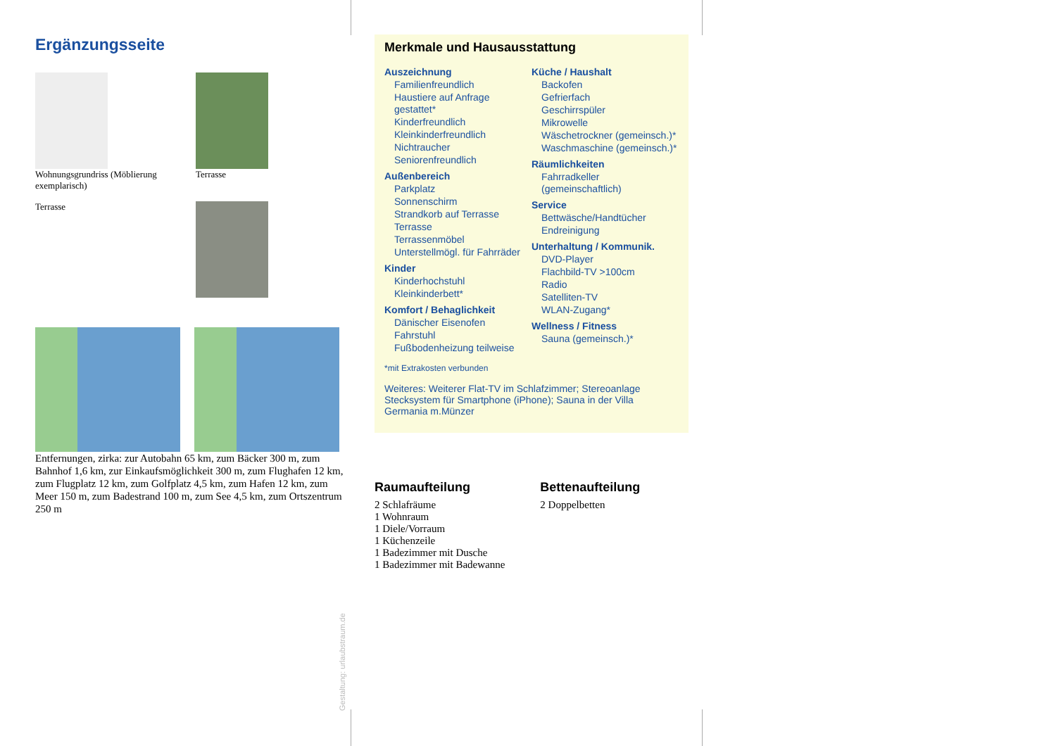Ergänzungsseite
Wohnungsgrundriss (Möblierung exemplarisch)
Terrasse
Terrasse
Entfernungen, zirka: zur Autobahn 65 km, zum Bäcker 300 m, zum Bahnhof 1,6 km, zur Einkaufsmöglichkeit 300 m, zum Flughafen 12 km, zum Flugplatz 12 km, zum Golfplatz 4,5 km, zum Hafen 12 km, zum Meer 150 m, zum Badestrand 100 m, zum See 4,5 km, zum Ortszentrum 250 m
Merkmale und Hausausstattung
Auszeichnung
Familienfreundlich
Haustiere auf Anfrage gestattet*
Kinderfreundlich
Kleinkinderfreundlich
Nichtraucher
Seniorenfreundlich
Außenbereich
Parkplatz
Sonnenschirm
Strandkorb auf Terrasse
Terrasse
Terrassenmöbel
Unterstellmögl. für Fahrräder
Kinder
Kinderhochstuhl
Kleinkinderbett*
Komfort / Behaglichkeit
Dänischer Eisenofen
Fahrstuhl
Fußbodenheizung teilweise
Küche / Haushalt
Backofen
Gefrierfach
Geschirrspüler
Mikrowelle
Wäschetrockner (gemeinsch.)*
Waschmaschine (gemeinsch.)*
Räumlichkeiten
Fahrradkeller (gemeinschaftlich)
Service
Bettwäsche/Handtücher
Endreinigung
Unterhaltung / Kommunik.
DVD-Player
Flachbild-TV >100cm
Radio
Satelliten-TV
WLAN-Zugang*
Wellness / Fitness
Sauna (gemeinsch.)*
*mit Extrakosten verbunden
Weiteres: Weiterer Flat-TV im Schlafzimmer; Stereoanlage Stecksystem für Smartphone (iPhone); Sauna in der Villa Germania m.Münzer
Raumaufteilung
2 Schlafräume
1 Wohnraum
1 Diele/Vorraum
1 Küchenzeile
1 Badezimmer mit Dusche
1 Badezimmer mit Badewanne
Bettenaufteilung
2 Doppelbetten
Gestaltung: urlaubstraum.de